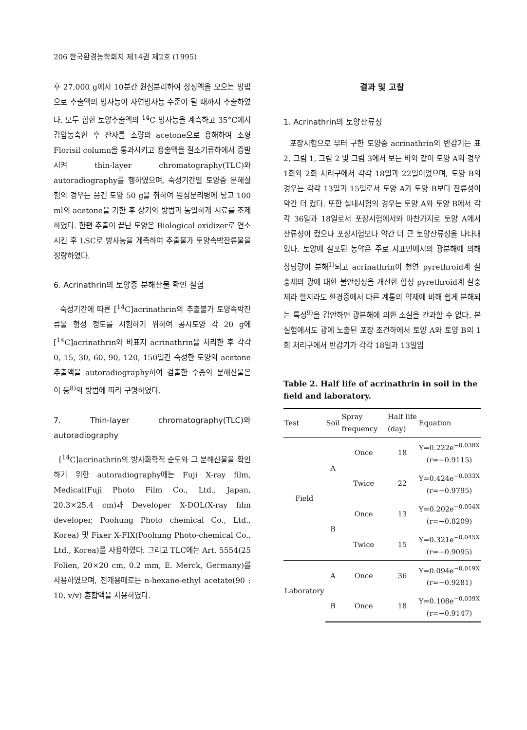206 한국환경농학회지 제14권 제2호 (1995)
후 27,000 g에서 10분간 원심분리하여 상징액을 모으는 방법으로 추출액의 방사능이 자연방사능 수준이 될 때까지 추출하였다. 모두 합한 토양추출액의 <sup>14</sup>C 방사능을 계측하고 35°C에서 감압농축한 후 잔사를 소량의 acetone으로 용해하여 소형 Florisil column을 통과시키고 용출액을 질소기류하에서 증발시켜 thin-layer chromatography(TLC)와 autoradiography를 행하였으며, 숙성기간별 토양중 분해실험의 경우는 음건 토양 50 g을 취하여 원심분리병에 넣고 100 ml의 acetone을 가한 후 상기의 방법과 동일하게 시료를 조제하였다. 한편 추출이 끝난 토양은 Biological oxidizer로 연소시킨 후 LSC로 방사능을 계측하여 추출불가 토양속박잔류물을 정량하였다.
6. Acrinathrin의 토양중 분해산물 확인 실험
숙성기간에 따른 [<sup>14</sup>C]acrinathrin의 추출불가 토양속박잔류물 형성 정도를 시험하기 위하여 공시토양 각 20 g에 [<sup>14</sup>C]acrinathrin와 비표지 acrinathrin을 처리한 후 각각 0, 15, 30, 60, 90, 120, 150일간 숙성한 토양의 acetone 추출액을 autoradiography하여 검출한 수종의 분해산물은 이 등<sup>8)</sup>의 방법에 따라 구명하였다.
7. Thin-layer chromatography(TLC)와 autoradiography
[<sup>14</sup>C]acrinathrin의 방사화학적 순도와 그 분해산물을 확인하기 위한 autoradiography에는 Fuji X-ray film, Medical(Fuji Photo Film Co., Ltd., Japan, 20.3×25.4 cm)과 Developer X-DOL(X-ray film developer, Poohung Photo chemical Co., Ltd., Korea) 및 Fixer X-FIX(Poohung Photo-chemical Co., Ltd., Korea)를 사용하였다. 그리고 TLC에는 Art. 5554(25 Folien, 20×20 cm, 0.2 mm, E. Merck, Germany)를 사용하였으며, 전개용매로는 n-hexane-ethyl acetate(90 : 10, v/v) 혼합액을 사용하였다.
결과 및 고찰
1. Acrinathrin의 토양잔류성
포장시험으로 부터 구한 토양중 acrinathrin의 반감기는 표 2, 그림 1, 그림 2 및 그림 3에서 보는 바와 같이 토양 A의 경우 1회와 2회 처리구에서 각각 18일과 22일이었으며, 토양 B의 경우는 각각 13일과 15일로서 토양 A가 토양 B보다 잔류성이 약간 더 컸다. 또한 실내시험의 경우는 토양 A와 토양 B에서 각각 36일과 18일로서 포장시험에서와 마찬가지로 토양 A에서 잔류성이 컸으나 포장시험보다 약간 더 큰 토양잔류성을 나타내었다. 토양에 살포된 농약은 주로 지표면에서의 광분해에 의해 상당량이 분해<sup>1)</sup>되고 acrinathrin이 천연 pyrethroid계 살충제의 광에 대한 불안정성을 개선한 합성 pyrethroid계 살충제라 할지라도 환경중에서 다른 계통의 약제에 비해 쉽게 분해되는 특성<sup>9)</sup>을 감안하면 광분해에 의한 소실을 간과할 수 없다. 본 실험에서도 광에 노출된 포장 조건하에서 토양 A와 토양 B의 1회 처리구에서 반감기가 각각 18일과 13일임
Table 2. Half life of acrinathrin in soil in the field and laboratory.
| Test | Soil | Spray frequency | Half life (day) | Equation |
| --- | --- | --- | --- | --- |
| Field | A | Once | 18 | Y=0.222e<sup>−0.038X</sup> (r=−0.9115) |
| | | Twice | 22 | Y=0.424e<sup>−0.033X</sup> (r=−0.9795) |
| | B | Once | 13 | Y=0.202e<sup>−0.054X</sup> (r=−0.8209) |
| | | Twice | 15 | Y=0.321e<sup>−0.045X</sup> (r=−0.9095) |
| Laboratory | A | Once | 36 | Y=0.094e<sup>−0.019X</sup> (r=−0.9281) |
| | B | Once | 18 | Y=0.108e<sup>−0.039X</sup> (r=−0.9147) |